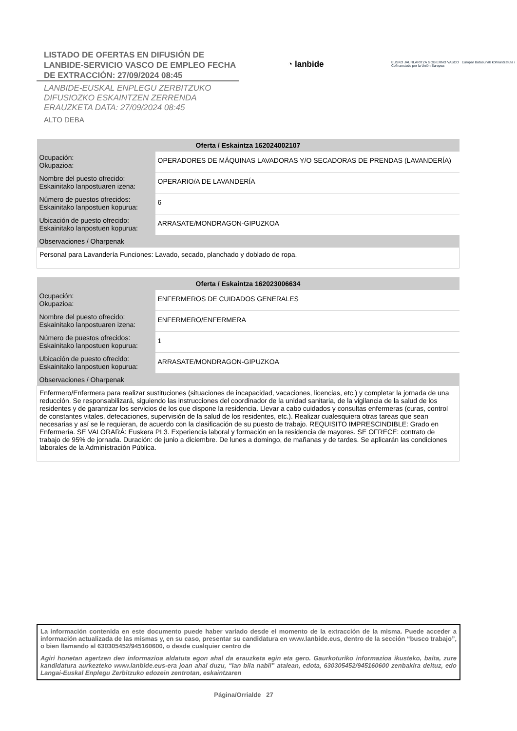LISTADO DE OFERTAS EN DIFUSIÓN DE LANBIDE-SERVICIO VASCO DE EMPLEO FECHA DE EXTRACCIÓN: 27/09/2024 08:45
LANBIDE-EUSKAL ENPLEGU ZERBITZUKO
DIFUSIOZKO ESKAINTZEN ZERRENDA
ERAUZKETA DATA: 27/09/2024 08:45
ALTO DEBA
◔ lanbide
EUSKO JAURLARITZA GOBIERNO VASCO Europar Batasunak kofinantzatuta / Cofinanciado por la Unión Europea
| Oferta / Eskaintza 162024002107 | |
| --- | --- |
| Ocupación: Okupazioa: | OPERADORES DE MÁQUINAS LAVADORAS Y/O SECADORAS DE PRENDAS (LAVANDERÍA) |
| Nombre del puesto ofrecido: Eskainitako lanpostuaren izena: | OPERARIO/A DE LAVANDERÍA |
| Número de puestos ofrecidos: Eskainitako lanpostuen kopurua: | 6 |
| Ubicación de puesto ofrecido: Eskainitako lanpostuen kopurua: | ARRASATE/MONDRAGON-GIPUZKOA |
| Observaciones / Oharpenak | |
| Personal para Lavandería Funciones: Lavado, secado, planchado y doblado de ropa. | |
| Oferta / Eskaintza 162023006634 | |
| --- | --- |
| Ocupación: Okupazioa: | ENFERMEROS DE CUIDADOS GENERALES |
| Nombre del puesto ofrecido: Eskainitako lanpostuaren izena: | ENFERMERO/ENFERMERA |
| Número de puestos ofrecidos: Eskainitako lanpostuen kopurua: | 1 |
| Ubicación de puesto ofrecido: Eskainitako lanpostuen kopurua: | ARRASATE/MONDRAGON-GIPUZKOA |
| Observaciones / Oharpenak | |
| Enfermero/Enfermera para realizar sustituciones (situaciones de incapacidad, vacaciones, licencias, etc.) y completar la jornada de una reducción. Se responsabilizará, siguiendo las instrucciones del coordinador de la unidad sanitaria, de la vigilancia de la salud de los residentes y de garantizar los servicios de los que dispone la residencia. Llevar a cabo cuidados y consultas enfermeras (curas, control de constantes vitales, defecaciones, supervisión de la salud de los residentes, etc.). Realizar cualesquiera otras tareas que sean necesarias y así se le requieran, de acuerdo con la clasificación de su puesto de trabajo. REQUISITO IMPRESCINDIBLE: Grado en Enfermería. SE VALORARÁ: Euskera PL3. Experiencia laboral y formación en la residencia de mayores. SE OFRECE: contrato de trabajo de 95% de jornada. Duración: de junio a diciembre. De lunes a domingo, de mañanas y de tardes. Se aplicarán las condiciones laborales de la Administración Pública. | |
La información contenida en este documento puede haber variado desde el momento de la extracción de la misma. Puede acceder a información actualizada de las mismas y, en su caso, presentar su candidatura en www.lanbide.eus, dentro de la sección “busco trabajo”, o bien llamando al 630305452/945160600, o desde cualquier centro de
Agiri honetan agertzen den informazioa aldatuta egon ahal da erauzketa egin eta gero. Gaurkoturiko informazioa ikusteko, baita, zure kandidatura aurkezteko www.lanbide.eus-era joan ahal duzu, “lan bila nabil” atalean, edota, 630305452/945160600 zenbakira deituz, edo Langai-Euskal Enplegu Zerbitzuko edozein zentrotan, eskaintzaren
Página/Orrialde 27